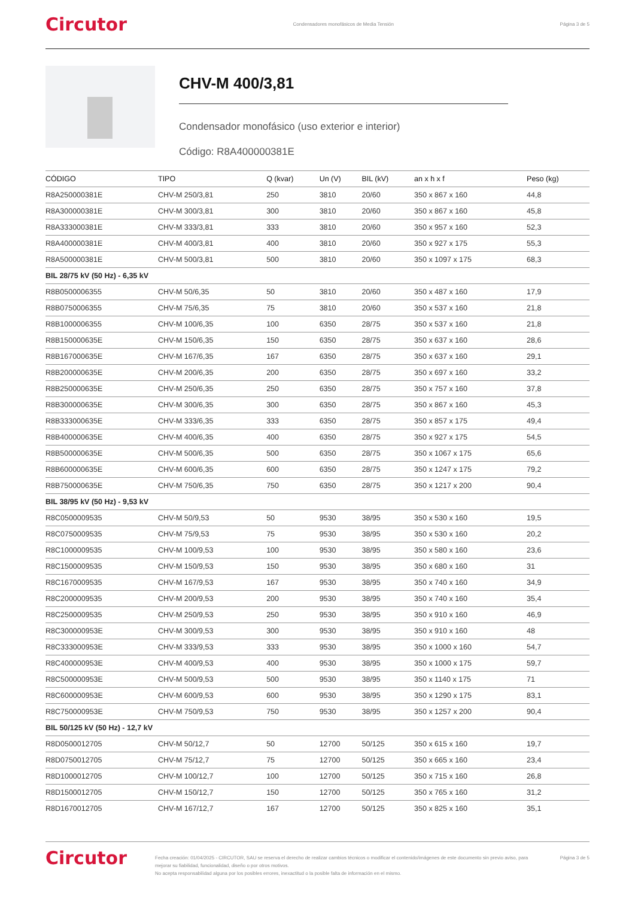Circutor Condensadores monofásicos de Media Tensión Página 3 de 5
CHV-M 400/3,81
Condensador monofásico (uso exterior e interior)
Código: R8A400000381E
| CÓDIGO | TIPO | Q (kvar) | Un (V) | BIL (kV) | an x h x f | Peso (kg) |
| --- | --- | --- | --- | --- | --- | --- |
| R8A250000381E | CHV-M 250/3,81 | 250 | 3810 | 20/60 | 350 x 867 x 160 | 44,8 |
| R8A300000381E | CHV-M 300/3,81 | 300 | 3810 | 20/60 | 350 x 867 x 160 | 45,8 |
| R8A333000381E | CHV-M 333/3,81 | 333 | 3810 | 20/60 | 350 x 957 x 160 | 52,3 |
| R8A400000381E | CHV-M 400/3,81 | 400 | 3810 | 20/60 | 350 x 927 x 175 | 55,3 |
| R8A500000381E | CHV-M 500/3,81 | 500 | 3810 | 20/60 | 350 x 1097 x 175 | 68,3 |
| BIL 28/75 kV (50 Hz) - 6,35 kV | | | | | | |
| R8B0500006355 | CHV-M 50/6,35 | 50 | 3810 | 20/60 | 350 x 487 x 160 | 17,9 |
| R8B0750006355 | CHV-M 75/6,35 | 75 | 3810 | 20/60 | 350 x 537 x 160 | 21,8 |
| R8B1000006355 | CHV-M 100/6,35 | 100 | 6350 | 28/75 | 350 x 537 x 160 | 21,8 |
| R8B150000635E | CHV-M 150/6,35 | 150 | 6350 | 28/75 | 350 x 637 x 160 | 28,6 |
| R8B167000635E | CHV-M 167/6,35 | 167 | 6350 | 28/75 | 350 x 637 x 160 | 29,1 |
| R8B200000635E | CHV-M 200/6,35 | 200 | 6350 | 28/75 | 350 x 697 x 160 | 33,2 |
| R8B250000635E | CHV-M 250/6,35 | 250 | 6350 | 28/75 | 350 x 757 x 160 | 37,8 |
| R8B300000635E | CHV-M 300/6,35 | 300 | 6350 | 28/75 | 350 x 867 x 160 | 45,3 |
| R8B333000635E | CHV-M 333/6,35 | 333 | 6350 | 28/75 | 350 x 857 x 175 | 49,4 |
| R8B400000635E | CHV-M 400/6,35 | 400 | 6350 | 28/75 | 350 x 927 x 175 | 54,5 |
| R8B500000635E | CHV-M 500/6,35 | 500 | 6350 | 28/75 | 350 x 1067 x 175 | 65,6 |
| R8B600000635E | CHV-M 600/6,35 | 600 | 6350 | 28/75 | 350 x 1247 x 175 | 79,2 |
| R8B750000635E | CHV-M 750/6,35 | 750 | 6350 | 28/75 | 350 x 1217 x 200 | 90,4 |
| BIL 38/95 kV (50 Hz) - 9,53 kV | | | | | | |
| R8C0500009535 | CHV-M 50/9,53 | 50 | 9530 | 38/95 | 350 x 530 x 160 | 19,5 |
| R8C0750009535 | CHV-M 75/9,53 | 75 | 9530 | 38/95 | 350 x 530 x 160 | 20,2 |
| R8C1000009535 | CHV-M 100/9,53 | 100 | 9530 | 38/95 | 350 x 580 x 160 | 23,6 |
| R8C1500009535 | CHV-M 150/9,53 | 150 | 9530 | 38/95 | 350 x 680 x 160 | 31 |
| R8C1670009535 | CHV-M 167/9,53 | 167 | 9530 | 38/95 | 350 x 740 x 160 | 34,9 |
| R8C2000009535 | CHV-M 200/9,53 | 200 | 9530 | 38/95 | 350 x 740 x 160 | 35,4 |
| R8C2500009535 | CHV-M 250/9,53 | 250 | 9530 | 38/95 | 350 x 910 x 160 | 46,9 |
| R8C300000953E | CHV-M 300/9,53 | 300 | 9530 | 38/95 | 350 x 910 x 160 | 48 |
| R8C333000953E | CHV-M 333/9,53 | 333 | 9530 | 38/95 | 350 x 1000 x 160 | 54,7 |
| R8C400000953E | CHV-M 400/9,53 | 400 | 9530 | 38/95 | 350 x 1000 x 175 | 59,7 |
| R8C500000953E | CHV-M 500/9,53 | 500 | 9530 | 38/95 | 350 x 1140 x 175 | 71 |
| R8C600000953E | CHV-M 600/9,53 | 600 | 9530 | 38/95 | 350 x 1290 x 175 | 83,1 |
| R8C750000953E | CHV-M 750/9,53 | 750 | 9530 | 38/95 | 350 x 1257 x 200 | 90,4 |
| BIL 50/125 kV (50 Hz) - 12,7 kV | | | | | | |
| R8D0500012705 | CHV-M 50/12,7 | 50 | 12700 | 50/125 | 350 x 615 x 160 | 19,7 |
| R8D0750012705 | CHV-M 75/12,7 | 75 | 12700 | 50/125 | 350 x 665 x 160 | 23,4 |
| R8D1000012705 | CHV-M 100/12,7 | 100 | 12700 | 50/125 | 350 x 715 x 160 | 26,8 |
| R8D1500012705 | CHV-M 150/12,7 | 150 | 12700 | 50/125 | 350 x 765 x 160 | 31,2 |
| R8D1670012705 | CHV-M 167/12,7 | 167 | 12700 | 50/125 | 350 x 825 x 160 | 35,1 |
Circutor Fecha creación: 01/04/2025 - CIRCUTOR, SAU se reserva el derecho de realizar cambios técnicos o modificar el contenido/imágenes de este documento sin previo aviso, para mejorar su fiabilidad, funcionalidad, diseño o por otros motivos.
No acepta responsabilidad alguna por los posibles errores, inexactitud o la posible falta de información en el mismo. Página 3 de 5